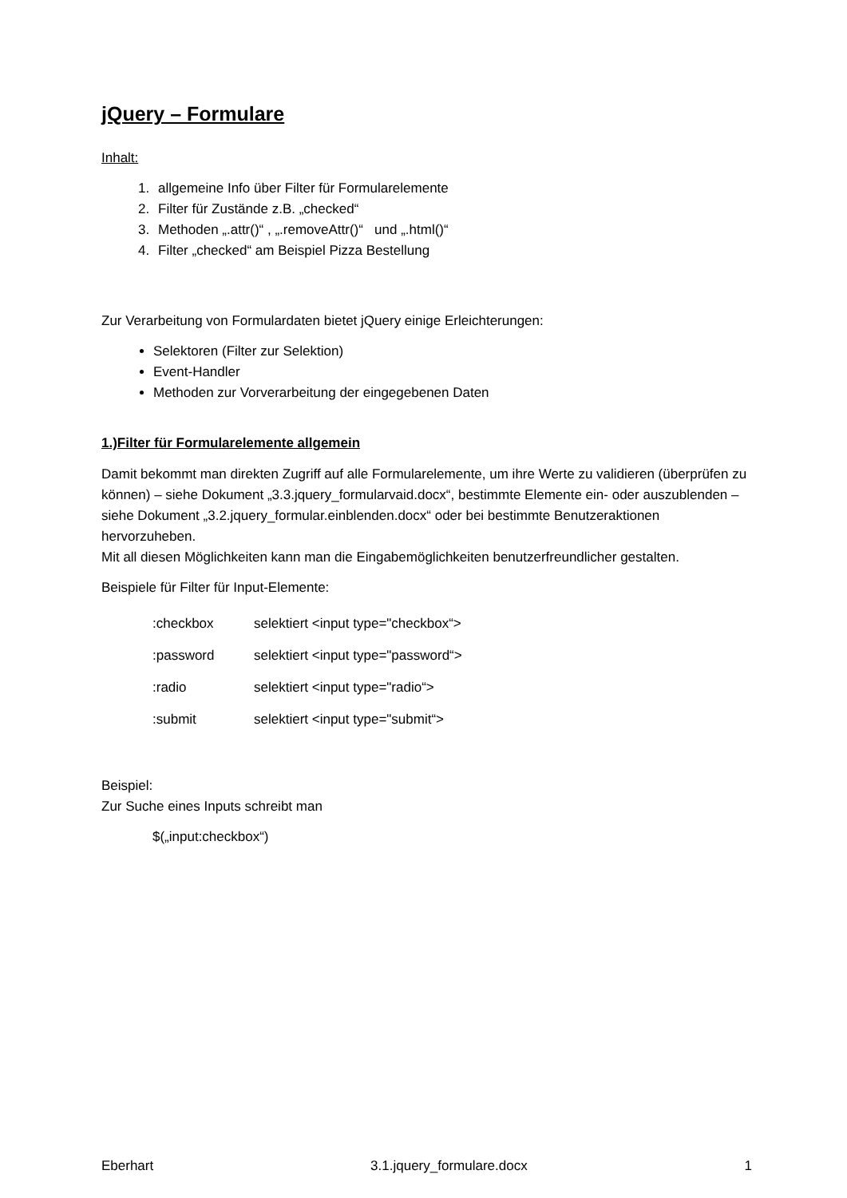jQuery – Formulare
Inhalt:
1. allgemeine Info über Filter für Formularelemente
2. Filter für Zustände z.B. „checked“
3. Methoden „.attr()“ , „.removeAttr()“ und „.html()“
4. Filter „checked“ am Beispiel Pizza Bestellung
Zur Verarbeitung von Formulardaten bietet jQuery einige Erleichterungen:
Selektoren (Filter zur Selektion)
Event-Handler
Methoden zur Vorverarbeitung der eingegebenen Daten
1.)Filter für Formularelemente allgemein
Damit bekommt man direkten Zugriff auf alle Formularelemente, um ihre Werte zu validieren (überprüfen zu können) – siehe Dokument „3.3.jquery_formularvaid.docx“, bestimmte Elemente ein- oder auszublenden – siehe Dokument „3.2.jquery_formular.einblenden.docx“ oder bei bestimmte Benutzeraktionen hervorzuheben.
Mit all diesen Möglichkeiten kann man die Eingabemöglichkeiten benutzerfreundlicher gestalten.
Beispiele für Filter für Input-Elemente:
:checkbox selektiert <input type="checkbox“>
:password selektiert <input type="password“>
:radio selektiert <input type="radio“>
:submit selektiert <input type="submit“>
Beispiel:
Zur Suche eines Inputs schreibt man
$(„input:checkbox“)
Eberhart 3.1.jquery_formulare.docx 1